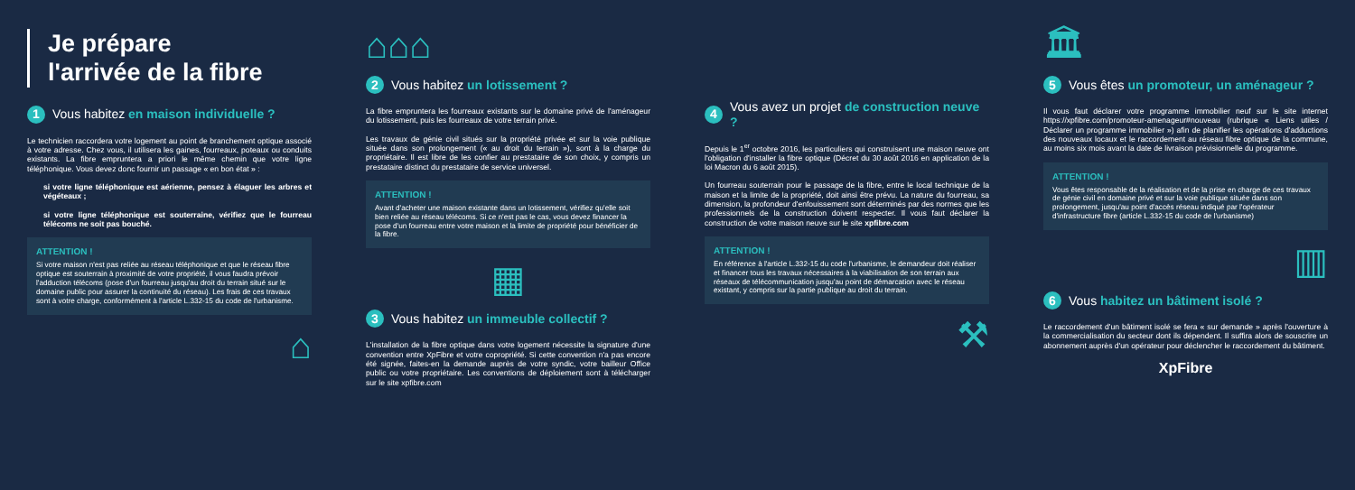Je prépare
l'arrivée de la fibre
1 Vous habitez en maison individuelle ?
Le technicien raccordera votre logement au point de branchement optique associé à votre adresse. Chez vous, il utilisera les gaines, fourreaux, poteaux ou conduits existants. La fibre empruntera a priori le même chemin que votre ligne téléphonique. Vous devez donc fournir un passage « en bon état » :
si votre ligne téléphonique est aérienne, pensez à élaguer les arbres et végéteaux ;
si votre ligne téléphonique est souterraine, vérifiez que le fourreau télécoms ne soit pas bouché.
ATTENTION !
Si votre maison n'est pas reliée au réseau téléphonique et que le réseau fibre optique est souterrain à proximité de votre propriété, il vous faudra prévoir l'adduction télécoms (pose d'un fourreau jusqu'au droit du terrain situé sur le domaine public pour assurer la continuité du réseau). Les frais de ces travaux sont à votre charge, conformément à l'article L.332-15 du code de l'urbanisme.
⌂
⌂⌂⌂
2 Vous habitez un lotissement ?
La fibre empruntera les fourreaux existants sur le domaine privé de l'aménageur du lotissement, puis les fourreaux de votre terrain privé.
Les travaux de génie civil situés sur la propriété privée et sur la voie publique située dans son prolongement (« au droit du terrain »), sont à la charge du propriétaire. Il est libre de les confier au prestataire de son choix, y compris un prestataire distinct du prestataire de service universel.
ATTENTION !
Avant d'acheter une maison existante dans un lotissement, vérifiez qu'elle soit bien reliée au réseau télécoms. Si ce n'est pas le cas, vous devez financer la pose d'un fourreau entre votre maison et la limite de propriété pour bénéficier de la fibre.
▦
3 Vous habitez un immeuble collectif ?
L'installation de la fibre optique dans votre logement nécessite la signature d'une convention entre XpFibre et votre copropriété. Si cette convention n'a pas encore été signée, faites-en la demande auprès de votre syndic, votre bailleur Office public ou votre propriétaire. Les conventions de déploiement sont à télécharger sur le site xpfibre.com
4 Vous avez un projet de construction neuve ?
Depuis le 1<sup>er</sup> octobre 2016, les particuliers qui construisent une maison neuve ont l'obligation d'installer la fibre optique (Décret du 30 août 2016 en application de la loi Macron du 6 août 2015).
Un fourreau souterrain pour le passage de la fibre, entre le local technique de la maison et la limite de la propriété, doit ainsi être prévu. La nature du fourreau, sa dimension, la profondeur d'enfouissement sont déterminés par des normes que les professionnels de la construction doivent respecter. Il vous faut déclarer la construction de votre maison neuve sur le site xpfibre.com
ATTENTION !
En référence à l'article L.332-15 du code l'urbanisme, le demandeur doit réaliser et financer tous les travaux nécessaires à la viabilisation de son terrain aux réseaux de télécommunication jusqu'au point de démarcation avec le réseau existant, y compris sur la partie publique au droit du terrain.
⚒
🏛
5 Vous êtes un promoteur, un aménageur ?
Il vous faut déclarer votre programme immobilier neuf sur le site internet https://xpfibre.com/promoteur-amenageur#nouveau (rubrique « Liens utiles / Déclarer un programme immobilier ») afin de planifier les opérations d'adductions des nouveaux locaux et le raccordement au réseau fibre optique de la commune, au moins six mois avant la date de livraison prévisionnelle du programme.
ATTENTION !
Vous êtes responsable de la réalisation et de la prise en charge de ces travaux de génie civil en domaine privé et sur la voie publique située dans son prolongement, jusqu'au point d'accès réseau indiqué par l'opérateur d'infrastructure fibre (article L.332-15 du code de l'urbanisme)
▥
6 Vous habitez un bâtiment isolé ?
Le raccordement d'un bâtiment isolé se fera « sur demande » après l'ouverture à la commercialisation du secteur dont ils dépendent. Il suffira alors de souscrire un abonnement auprès d'un opérateur pour déclencher le raccordement du bâtiment.
XpFibre